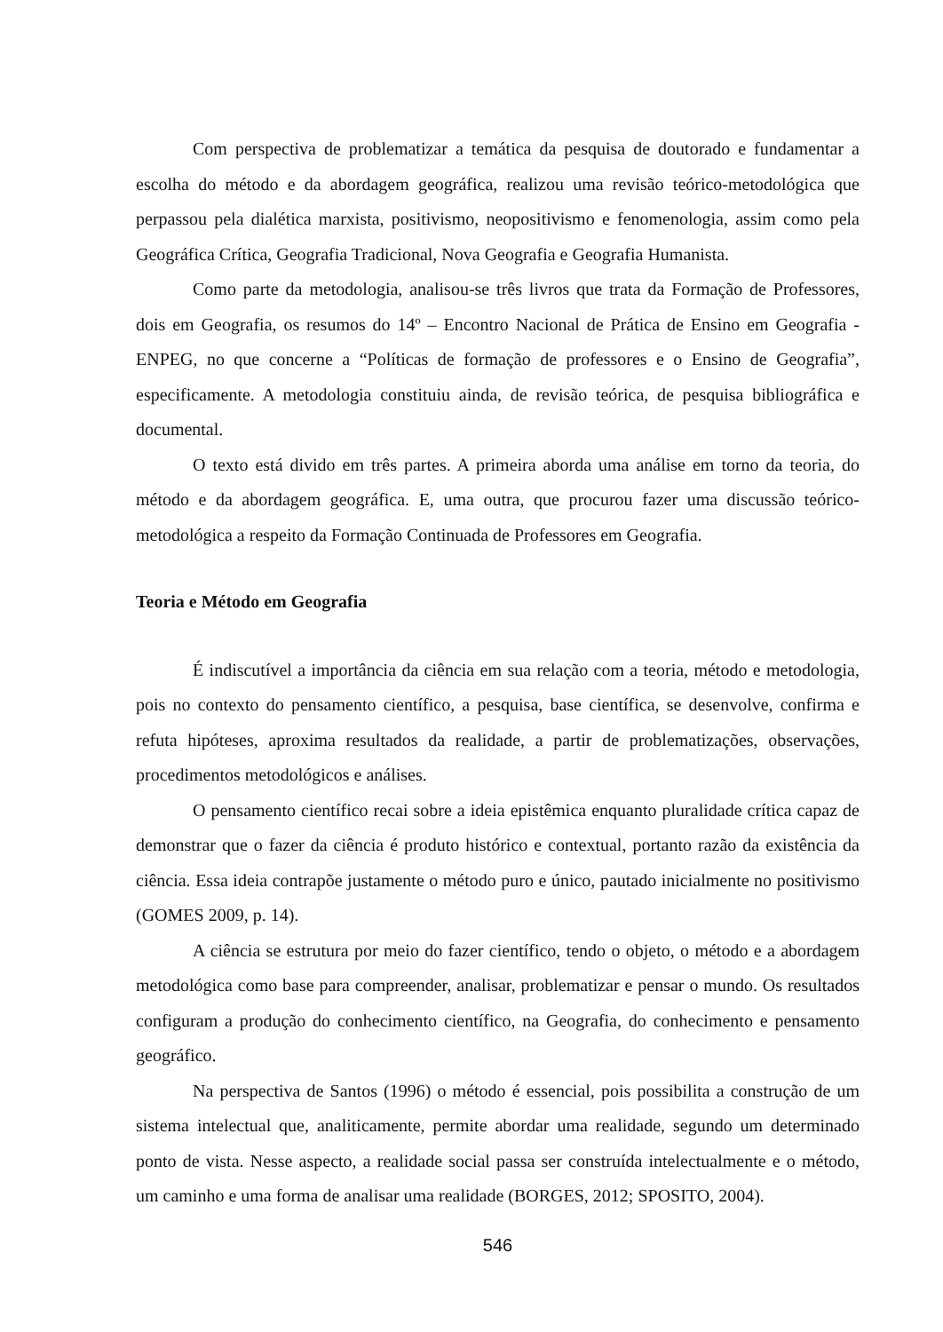Com perspectiva de problematizar a temática da pesquisa de doutorado e fundamentar a escolha do método e da abordagem geográfica, realizou uma revisão teórico-metodológica que perpassou pela dialética marxista, positivismo, neopositivismo e fenomenologia, assim como pela Geográfica Crítica, Geografia Tradicional, Nova Geografia e Geografia Humanista.
Como parte da metodologia, analisou-se três livros que trata da Formação de Professores, dois em Geografia, os resumos do 14º – Encontro Nacional de Prática de Ensino em Geografia - ENPEG, no que concerne a “Políticas de formação de professores e o Ensino de Geografia”, especificamente. A metodologia constituiu ainda, de revisão teórica, de pesquisa bibliográfica e documental.
O texto está divido em três partes. A primeira aborda uma análise em torno da teoria, do método e da abordagem geográfica. E, uma outra, que procurou fazer uma discussão teórico-metodológica a respeito da Formação Continuada de Professores em Geografia.
Teoria e Método em Geografia
É indiscutível a importância da ciência em sua relação com a teoria, método e metodologia, pois no contexto do pensamento científico, a pesquisa, base científica, se desenvolve, confirma e refuta hipóteses, aproxima resultados da realidade, a partir de problematizações, observações, procedimentos metodológicos e análises.
O pensamento científico recai sobre a ideia epistêmica enquanto pluralidade crítica capaz de demonstrar que o fazer da ciência é produto histórico e contextual, portanto razão da existência da ciência. Essa ideia contrapõe justamente o método puro e único, pautado inicialmente no positivismo (GOMES 2009, p. 14).
A ciência se estrutura por meio do fazer científico, tendo o objeto, o método e a abordagem metodológica como base para compreender, analisar, problematizar e pensar o mundo. Os resultados configuram a produção do conhecimento científico, na Geografia, do conhecimento e pensamento geográfico.
Na perspectiva de Santos (1996) o método é essencial, pois possibilita a construção de um sistema intelectual que, analiticamente, permite abordar uma realidade, segundo um determinado ponto de vista. Nesse aspecto, a realidade social passa ser construída intelectualmente e o método, um caminho e uma forma de analisar uma realidade (BORGES, 2012; SPOSITO, 2004).
546